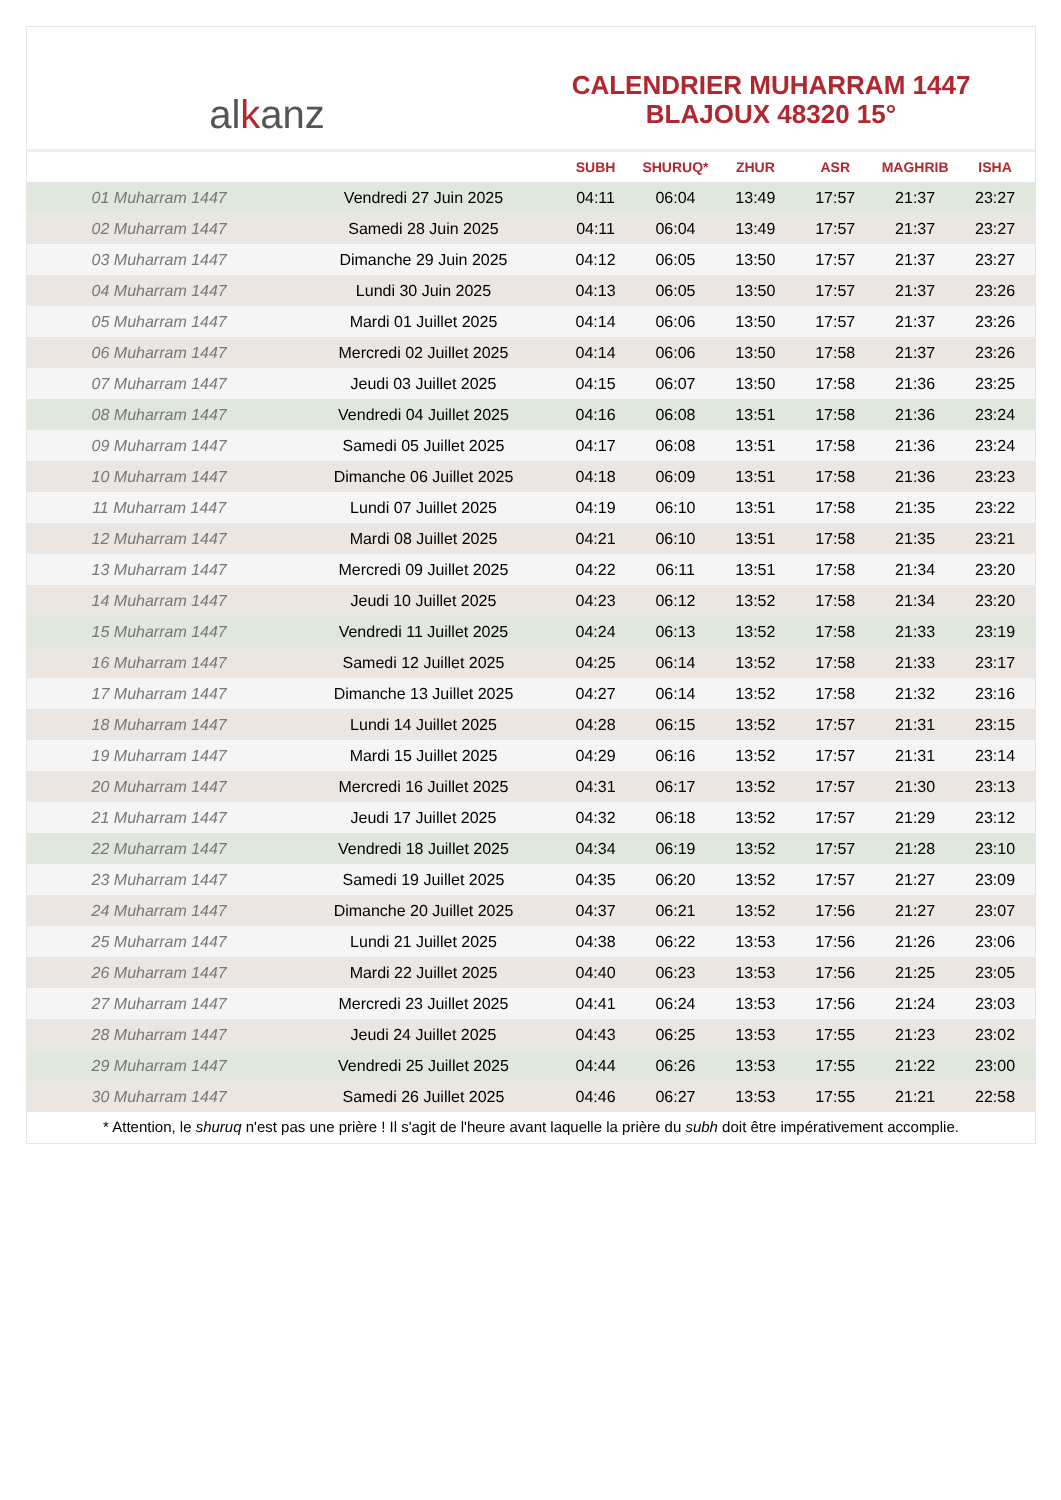al k anz
CALENDRIER MUHARRAM 1447
BLAJOUX 48320 15°
| | | SUBH | SHURUQ* | ZHUR | ASR | MAGHRIB | ISHA |
| --- | --- | --- | --- | --- | --- | --- | --- |
| 01 Muharram 1447 | Vendredi 27 Juin 2025 | 04:11 | 06:04 | 13:49 | 17:57 | 21:37 | 23:27 |
| 02 Muharram 1447 | Samedi 28 Juin 2025 | 04:11 | 06:04 | 13:49 | 17:57 | 21:37 | 23:27 |
| 03 Muharram 1447 | Dimanche 29 Juin 2025 | 04:12 | 06:05 | 13:50 | 17:57 | 21:37 | 23:27 |
| 04 Muharram 1447 | Lundi 30 Juin 2025 | 04:13 | 06:05 | 13:50 | 17:57 | 21:37 | 23:26 |
| 05 Muharram 1447 | Mardi 01 Juillet 2025 | 04:14 | 06:06 | 13:50 | 17:57 | 21:37 | 23:26 |
| 06 Muharram 1447 | Mercredi 02 Juillet 2025 | 04:14 | 06:06 | 13:50 | 17:58 | 21:37 | 23:26 |
| 07 Muharram 1447 | Jeudi 03 Juillet 2025 | 04:15 | 06:07 | 13:50 | 17:58 | 21:36 | 23:25 |
| 08 Muharram 1447 | Vendredi 04 Juillet 2025 | 04:16 | 06:08 | 13:51 | 17:58 | 21:36 | 23:24 |
| 09 Muharram 1447 | Samedi 05 Juillet 2025 | 04:17 | 06:08 | 13:51 | 17:58 | 21:36 | 23:24 |
| 10 Muharram 1447 | Dimanche 06 Juillet 2025 | 04:18 | 06:09 | 13:51 | 17:58 | 21:36 | 23:23 |
| 11 Muharram 1447 | Lundi 07 Juillet 2025 | 04:19 | 06:10 | 13:51 | 17:58 | 21:35 | 23:22 |
| 12 Muharram 1447 | Mardi 08 Juillet 2025 | 04:21 | 06:10 | 13:51 | 17:58 | 21:35 | 23:21 |
| 13 Muharram 1447 | Mercredi 09 Juillet 2025 | 04:22 | 06:11 | 13:51 | 17:58 | 21:34 | 23:20 |
| 14 Muharram 1447 | Jeudi 10 Juillet 2025 | 04:23 | 06:12 | 13:52 | 17:58 | 21:34 | 23:20 |
| 15 Muharram 1447 | Vendredi 11 Juillet 2025 | 04:24 | 06:13 | 13:52 | 17:58 | 21:33 | 23:19 |
| 16 Muharram 1447 | Samedi 12 Juillet 2025 | 04:25 | 06:14 | 13:52 | 17:58 | 21:33 | 23:17 |
| 17 Muharram 1447 | Dimanche 13 Juillet 2025 | 04:27 | 06:14 | 13:52 | 17:58 | 21:32 | 23:16 |
| 18 Muharram 1447 | Lundi 14 Juillet 2025 | 04:28 | 06:15 | 13:52 | 17:57 | 21:31 | 23:15 |
| 19 Muharram 1447 | Mardi 15 Juillet 2025 | 04:29 | 06:16 | 13:52 | 17:57 | 21:31 | 23:14 |
| 20 Muharram 1447 | Mercredi 16 Juillet 2025 | 04:31 | 06:17 | 13:52 | 17:57 | 21:30 | 23:13 |
| 21 Muharram 1447 | Jeudi 17 Juillet 2025 | 04:32 | 06:18 | 13:52 | 17:57 | 21:29 | 23:12 |
| 22 Muharram 1447 | Vendredi 18 Juillet 2025 | 04:34 | 06:19 | 13:52 | 17:57 | 21:28 | 23:10 |
| 23 Muharram 1447 | Samedi 19 Juillet 2025 | 04:35 | 06:20 | 13:52 | 17:57 | 21:27 | 23:09 |
| 24 Muharram 1447 | Dimanche 20 Juillet 2025 | 04:37 | 06:21 | 13:52 | 17:56 | 21:27 | 23:07 |
| 25 Muharram 1447 | Lundi 21 Juillet 2025 | 04:38 | 06:22 | 13:53 | 17:56 | 21:26 | 23:06 |
| 26 Muharram 1447 | Mardi 22 Juillet 2025 | 04:40 | 06:23 | 13:53 | 17:56 | 21:25 | 23:05 |
| 27 Muharram 1447 | Mercredi 23 Juillet 2025 | 04:41 | 06:24 | 13:53 | 17:56 | 21:24 | 23:03 |
| 28 Muharram 1447 | Jeudi 24 Juillet 2025 | 04:43 | 06:25 | 13:53 | 17:55 | 21:23 | 23:02 |
| 29 Muharram 1447 | Vendredi 25 Juillet 2025 | 04:44 | 06:26 | 13:53 | 17:55 | 21:22 | 23:00 |
| 30 Muharram 1447 | Samedi 26 Juillet 2025 | 04:46 | 06:27 | 13:53 | 17:55 | 21:21 | 22:58 |
* Attention, le shuruq n'est pas une prière ! Il s'agit de l'heure avant laquelle la prière du subh doit être impérativement accomplie.